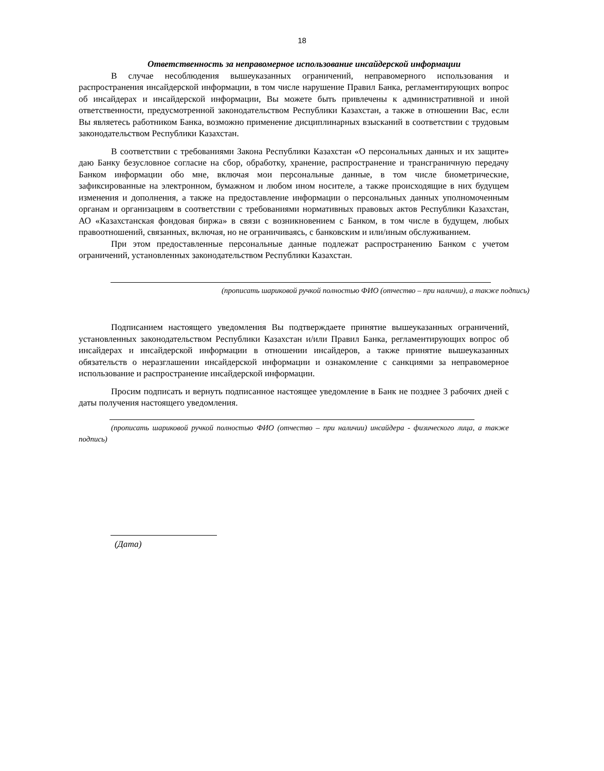18
Ответственность за неправомерное использование инсайдерской информации
В случае несоблюдения вышеуказанных ограничений, неправомерного использования и распространения инсайдерской информации, в том числе нарушение Правил Банка, регламентирующих вопрос об инсайдерах и инсайдерской информации, Вы можете быть привлечены к административной и иной ответственности, предусмотренной законодательством Республики Казахстан, а также в отношении Вас, если Вы являетесь работником Банка, возможно применение дисциплинарных взысканий в соответствии с трудовым законодательством Республики Казахстан.
В соответствии с требованиями Закона Республики Казахстан «О персональных данных и их защите» даю Банку безусловное согласие на сбор, обработку, хранение, распространение и трансграничную передачу Банком информации обо мне, включая мои персональные данные, в том числе биометрические, зафиксированные на электронном, бумажном и любом ином носителе, а также происходящие в них будущем изменения и дополнения, а также на предоставление информации о персональных данных уполномоченным органам и организациям в соответствии с требованиями нормативных правовых актов Республики Казахстан, АО «Казахстанская фондовая биржа» в связи с возникновением с Банком, в том числе в будущем, любых правоотношений, связанных, включая, но не ограничиваясь, с банковским и или/иным обслуживанием.
При этом предоставленные персональные данные подлежат распространению Банком с учетом ограничений, установленных законодательством Республики Казахстан.
(прописать шариковой ручкой полностью ФИО (отчество – при наличии), а также подпись)
Подписанием настоящего уведомления Вы подтверждаете принятие вышеуказанных ограничений, установленных законодательством Республики Казахстан и/или Правил Банка, регламентирующих вопрос об инсайдерах и инсайдерской информации в отношении инсайдеров, а также принятие вышеуказанных обязательств о неразглашении инсайдерской информации и ознакомление с санкциями за неправомерное использование и распространение инсайдерской информации.
Просим подписать и вернуть подписанное настоящее уведомление в Банк не позднее 3 рабочих дней с даты получения настоящего уведомления.
(прописать шариковой ручкой полностью ФИО (отчество – при наличии) инсайдера - физического лица, а также подпись)
(Дата)